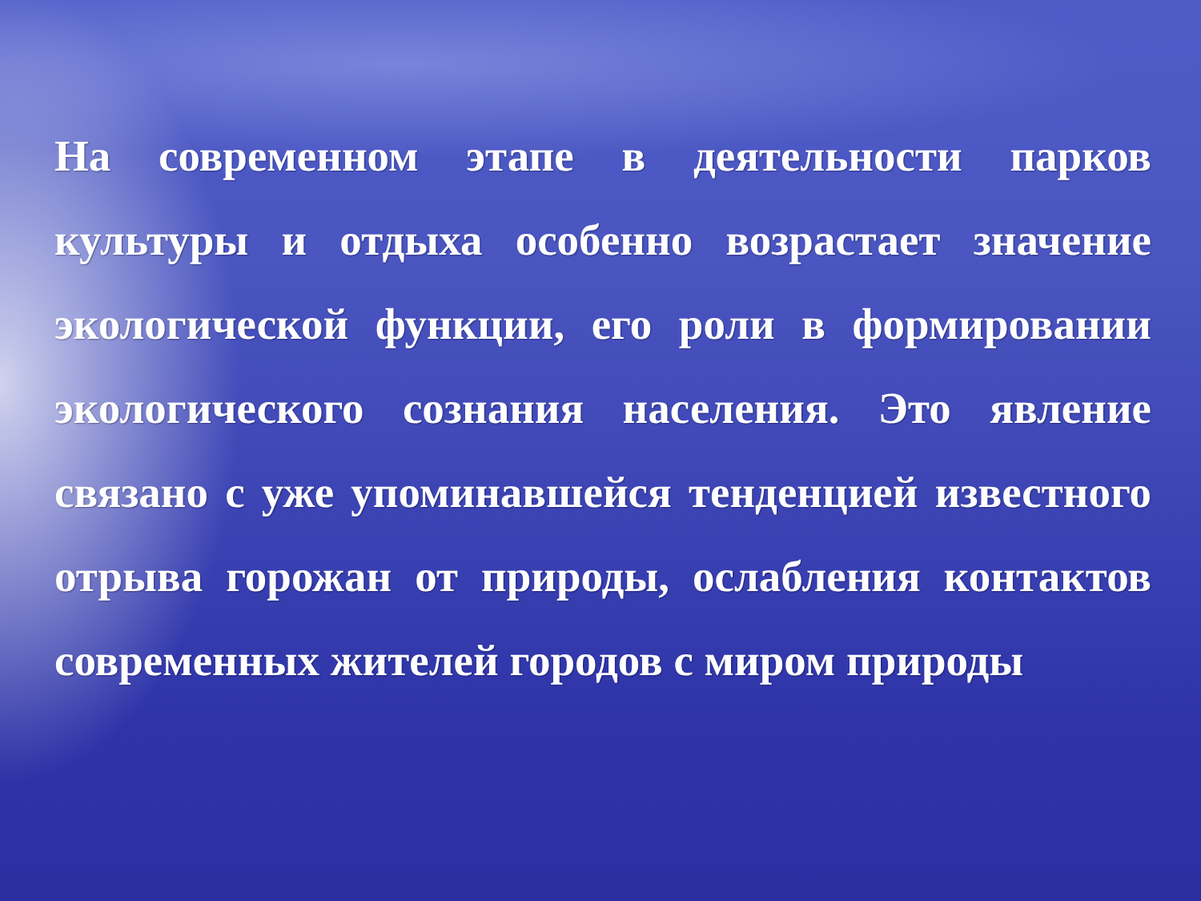На современном этапе в деятельности парков культуры и отдыха особенно возрастает значение экологической функции, его роли в формировании экологического сознания населения. Это явление связано с уже упоминавшейся тенденцией известного отрыва горожан от природы, ослабления контактов современных жителей городов с миром природы